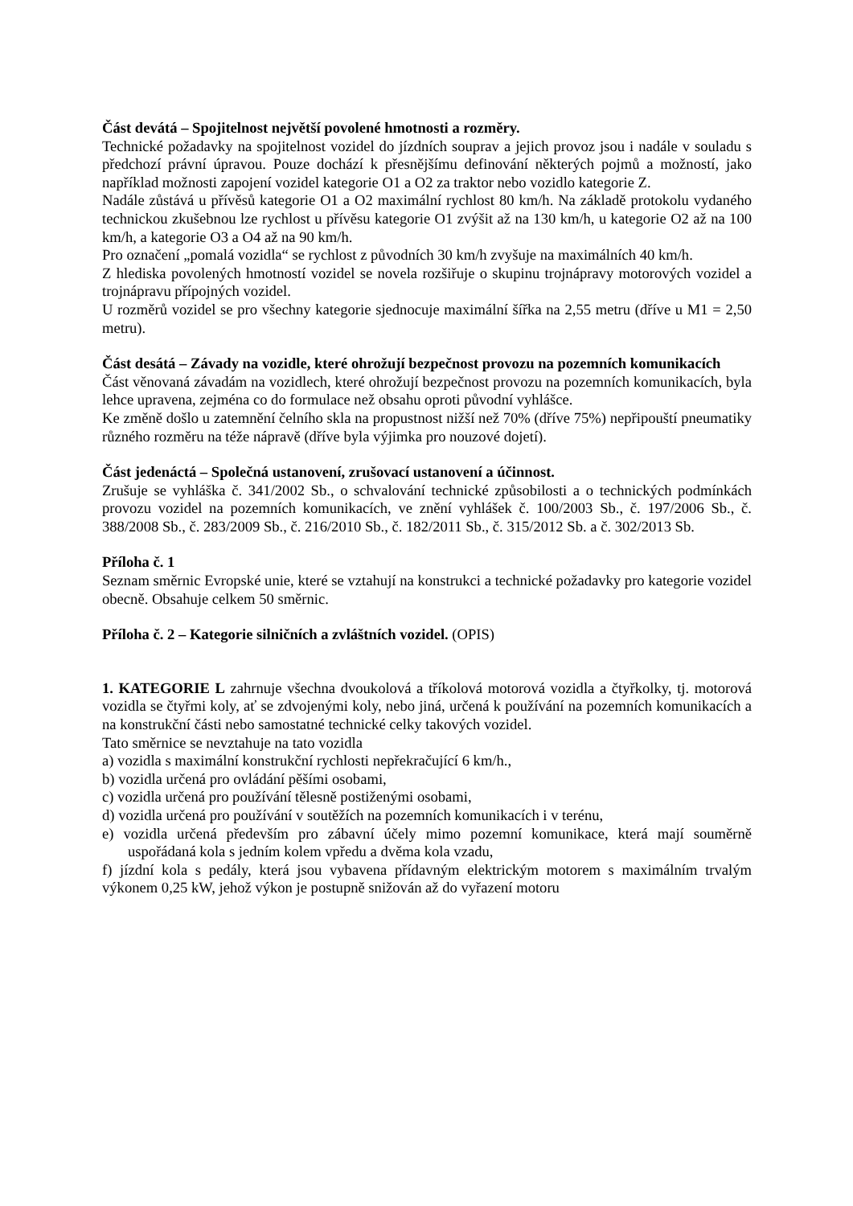Část devátá – Spojitelnost největší povolené hmotnosti a rozměry.
Technické požadavky na spojitelnost vozidel do jízdních souprav a jejich provoz jsou i nadále v souladu s předchozí právní úpravou. Pouze dochází k přesnějšímu definování některých pojmů a možností, jako například možnosti zapojení vozidel kategorie O1 a O2 za traktor nebo vozidlo kategorie Z.
Nadále zůstává u přívěsů kategorie O1 a O2 maximální rychlost 80 km/h. Na základě protokolu vydaného technickou zkušebnou lze rychlost u přívěsu kategorie O1 zvýšit až na 130 km/h, u kategorie O2 až na 100 km/h, a kategorie O3 a O4 až na 90 km/h.
Pro označení „pomalá vozidla“ se rychlost z původních 30 km/h zvyšuje na maximálních 40 km/h.
Z hlediska povolených hmotností vozidel se novela rozšiřuje o skupinu trojnápravy motorových vozidel a trojnápravu přípojných vozidel.
U rozměrů vozidel se pro všechny kategorie sjednocuje maximální šířka na 2,55 metru (dříve u M1 = 2,50 metru).
Část desátá – Závady na vozidle, které ohrožují bezpečnost provozu na pozemních komunikacích
Část věnovaná závadám na vozidlech, které ohrožují bezpečnost provozu na pozemních komunikacích, byla lehce upravena, zejména co do formulace než obsahu oproti původní vyhlášce.
Ke změně došlo u zatemnění čelního skla na propustnost nižší než 70% (dříve 75%) nepřipouští pneumatiky různého rozměru na téže nápravě (dříve byla výjimka pro nouzové dojetí).
Část jedenáctá – Společná ustanovení, zrušovací ustanovení a účinnost.
Zrušuje se vyhláška č. 341/2002 Sb., o schvalování technické způsobilosti a o technických podmínkách provozu vozidel na pozemních komunikacích, ve znění vyhlášek č. 100/2003 Sb., č. 197/2006 Sb., č. 388/2008 Sb., č. 283/2009 Sb., č. 216/2010 Sb., č. 182/2011 Sb., č. 315/2012 Sb. a č. 302/2013 Sb.
Příloha č. 1
Seznam směrnic Evropské unie, které se vztahují na konstrukci a technické požadavky pro kategorie vozidel obecně. Obsahuje celkem 50 směrnic.
Příloha č. 2 – Kategorie silničních a zvláštních vozidel. (OPIS)
1. KATEGORIE L zahrnuje všechna dvoukolová a tříkolová motorová vozidla a čtyřkolky, tj. motorová vozidla se čtyřmi koly, ať se zdvojenými koly, nebo jiná, určená k používání na pozemních komunikacích a na konstrukční části nebo samostatné technické celky takových vozidel.
Tato směrnice se nevztahuje na tato vozidla
a) vozidla s maximální konstrukční rychlosti nepřekračující 6 km/h.,
b) vozidla určená pro ovládání pěšími osobami,
c) vozidla určená pro používání tělesně postiženými osobami,
d) vozidla určená pro používání v soutěžích na pozemních komunikacích i v terénu,
e) vozidla určená především pro zábavní účely mimo pozemní komunikace, která mají souměrně uspořádaná kola s jedním kolem vpředu a dvěma kola vzadu,
f) jízdní kola s pedály, která jsou vybavena přídavným elektrickým motorem s maximálním trvalým výkonem 0,25 kW, jehož výkon je postupně snižován až do vyřazení motoru